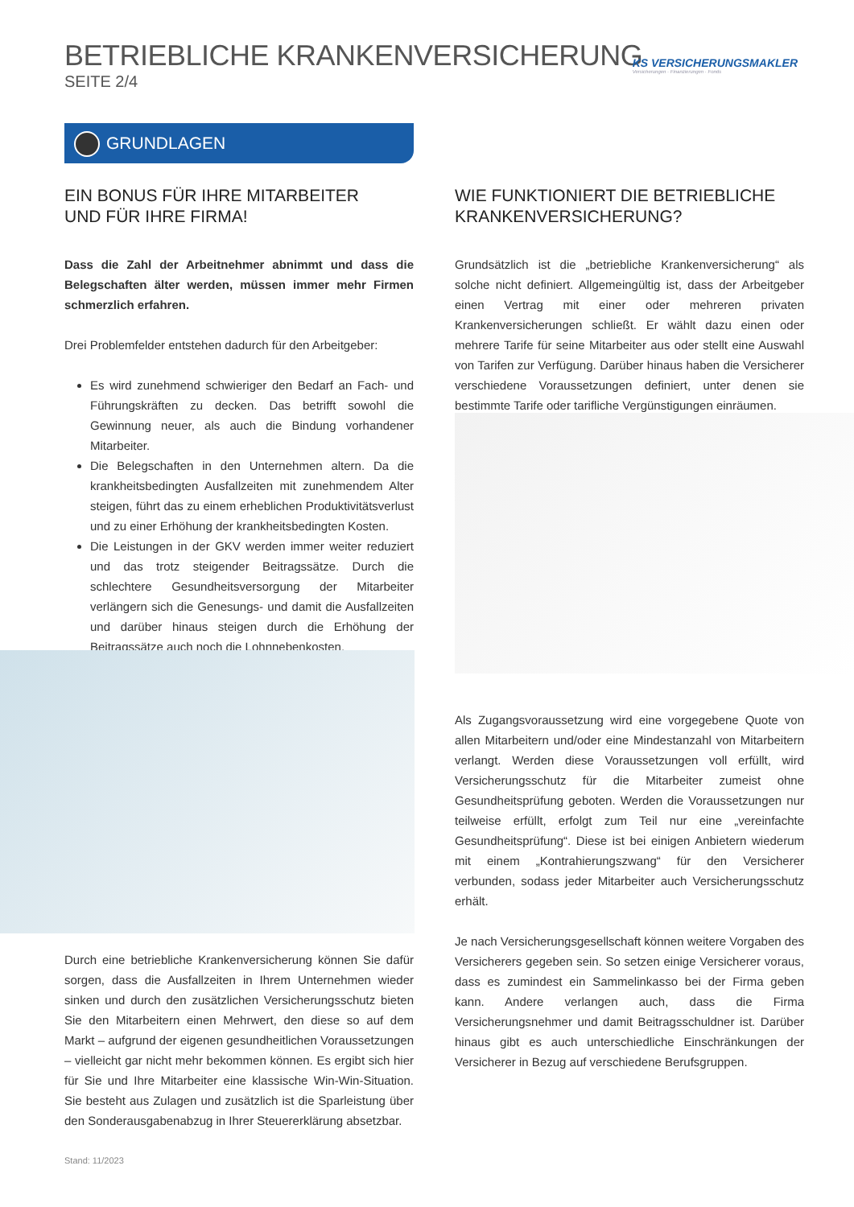BETRIEBLICHE KRANKENVERSICHERUNG
SEITE 2/4
KS VERSICHERUNGSMAKLER
Versicherungen · Finanzierungen · Fonds
GRUNDLAGEN
EIN BONUS FÜR IHRE MITARBEITER
UND FÜR IHRE FIRMA!
Dass die Zahl der Arbeitnehmer abnimmt und dass die Belegschaften älter werden, müssen immer mehr Firmen schmerzlich erfahren.
Drei Problemfelder entstehen dadurch für den Arbeitgeber:
Es wird zunehmend schwieriger den Bedarf an Fach- und Führungskräften zu decken. Das betrifft sowohl die Gewinnung neuer, als auch die Bindung vorhandener Mitarbeiter.
Die Belegschaften in den Unternehmen altern. Da die krankheitsbedingten Ausfallzeiten mit zunehmendem Alter steigen, führt das zu einem erheblichen Produktivitätsverlust und zu einer Erhöhung der krankheitsbedingten Kosten.
Die Leistungen in der GKV werden immer weiter reduziert und das trotz steigender Beitragssätze. Durch die schlechtere Gesundheitsversorgung der Mitarbeiter verlängern sich die Genesungs- und damit die Ausfallzeiten und darüber hinaus steigen durch die Erhöhung der Beitragssätze auch noch die Lohnnebenkosten.
Durch eine betriebliche Krankenversicherung können Sie dafür sorgen, dass die Ausfallzeiten in Ihrem Unternehmen wieder sinken und durch den zusätzlichen Versicherungsschutz bieten Sie den Mitarbeitern einen Mehrwert, den diese so auf dem Markt – aufgrund der eigenen gesundheitlichen Voraussetzungen – vielleicht gar nicht mehr bekommen können. Es ergibt sich hier für Sie und Ihre Mitarbeiter eine klassische Win-Win-Situation. Sie besteht aus Zulagen und zusätzlich ist die Sparleistung über den Sonderausgabenabzug in Ihrer Steuererklärung absetzbar.
WIE FUNKTIONIERT DIE BETRIEBLICHE
KRANKENVERSICHERUNG?
Grundsätzlich ist die „betriebliche Krankenversicherung“ als solche nicht definiert. Allgemeingültig ist, dass der Arbeitgeber einen Vertrag mit einer oder mehreren privaten Krankenversicherungen schließt. Er wählt dazu einen oder mehrere Tarife für seine Mitarbeiter aus oder stellt eine Auswahl von Tarifen zur Verfügung. Darüber hinaus haben die Versicherer verschiedene Voraussetzungen definiert, unter denen sie bestimmte Tarife oder tarifliche Vergünstigungen einräumen.
Als Zugangsvoraussetzung wird eine vorgegebene Quote von allen Mitarbeitern und/oder eine Mindestanzahl von Mitarbeitern verlangt. Werden diese Voraussetzungen voll erfüllt, wird Versicherungsschutz für die Mitarbeiter zumeist ohne Gesundheitsprüfung geboten. Werden die Voraussetzungen nur teilweise erfüllt, erfolgt zum Teil nur eine „vereinfachte Gesundheitsprüfung“. Diese ist bei einigen Anbietern wiederum mit einem „Kontrahierungszwang“ für den Versicherer verbunden, sodass jeder Mitarbeiter auch Versicherungsschutz erhält.
Je nach Versicherungsgesellschaft können weitere Vorgaben des Versicherers gegeben sein. So setzen einige Versicherer voraus, dass es zumindest ein Sammelinkasso bei der Firma geben kann. Andere verlangen auch, dass die Firma Versicherungsnehmer und damit Beitragsschuldner ist. Darüber hinaus gibt es auch unterschiedliche Einschränkungen der Versicherer in Bezug auf verschiedene Berufsgruppen.
Stand: 11/2023